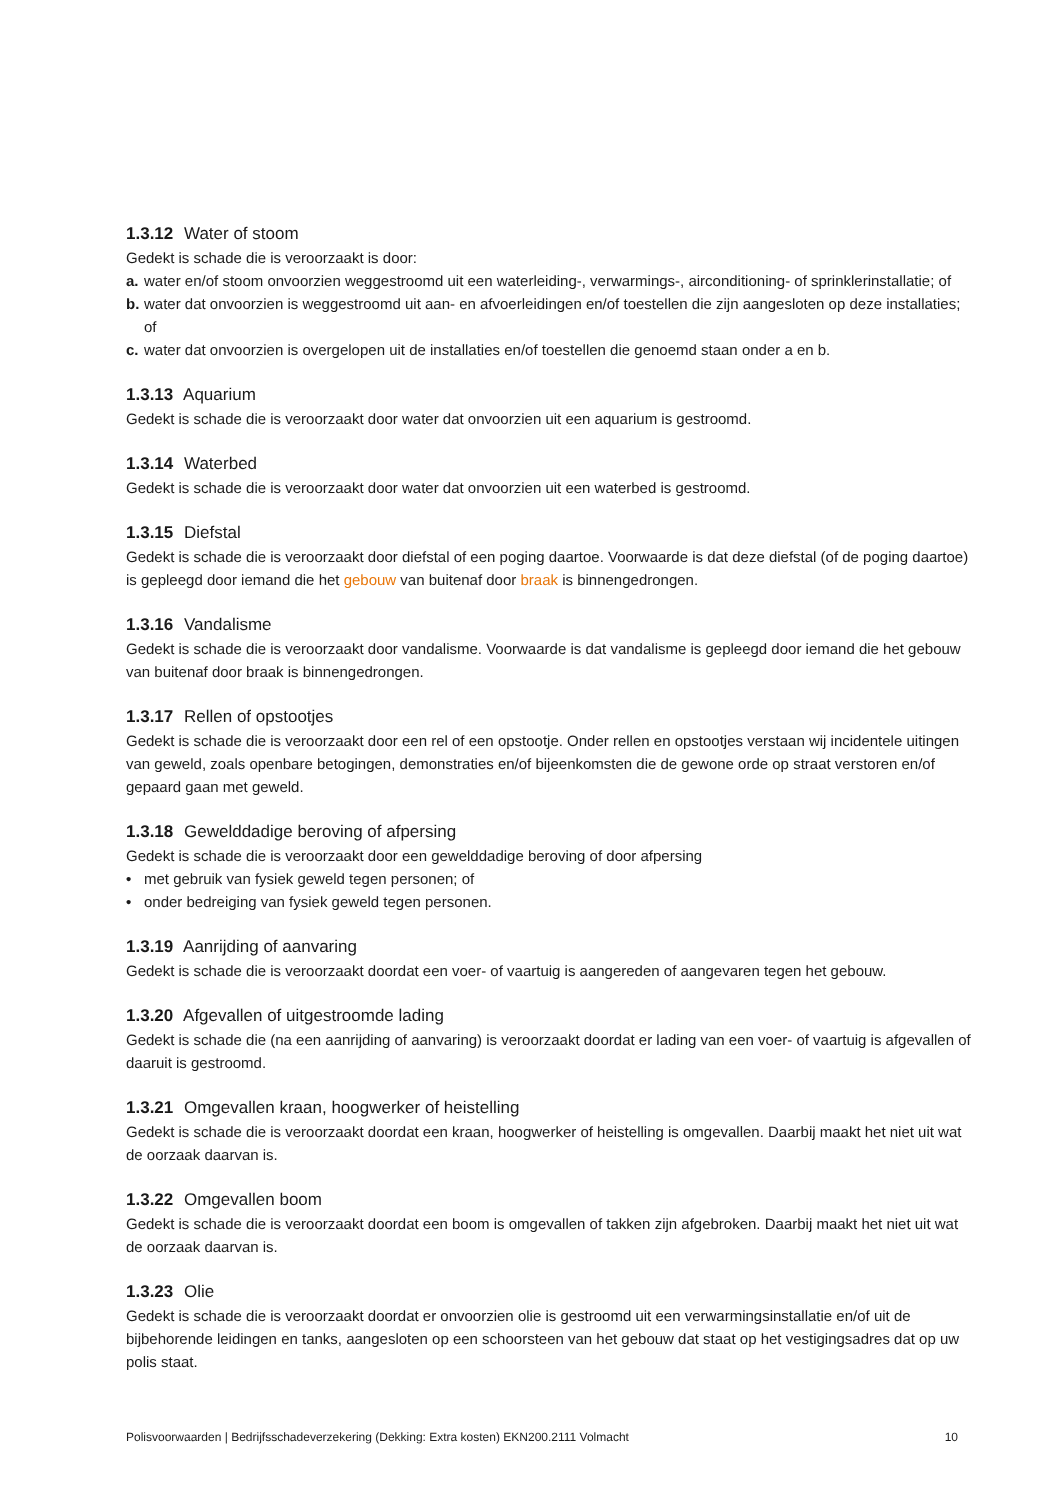1.3.12 Water of stoom
Gedekt is schade die is veroorzaakt is door:
a. water en/of stoom onvoorzien weggestroomd uit een waterleiding-, verwarmings-, airconditioning- of sprinklerinstallatie; of
b. water dat onvoorzien is weggestroomd uit aan- en afvoerleidingen en/of toestellen die zijn aangesloten op deze installaties; of
c. water dat onvoorzien is overgelopen uit de installaties en/of toestellen die genoemd staan onder a en b.
1.3.13 Aquarium
Gedekt is schade die is veroorzaakt door water dat onvoorzien uit een aquarium is gestroomd.
1.3.14 Waterbed
Gedekt is schade die is veroorzaakt door water dat onvoorzien uit een waterbed is gestroomd.
1.3.15 Diefstal
Gedekt is schade die is veroorzaakt door diefstal of een poging daartoe. Voorwaarde is dat deze diefstal (of de poging daartoe) is gepleegd door iemand die het gebouw van buitenaf door braak is binnengedrongen.
1.3.16 Vandalisme
Gedekt is schade die is veroorzaakt door vandalisme. Voorwaarde is dat vandalisme is gepleegd door iemand die het gebouw van buitenaf door braak is binnengedrongen.
1.3.17 Rellen of opstootjes
Gedekt is schade die is veroorzaakt door een rel of een opstootje. Onder rellen en opstootjes verstaan wij incidentele uitingen van geweld, zoals openbare betogingen, demonstraties en/of bijeenkomsten die de gewone orde op straat verstoren en/of gepaard gaan met geweld.
1.3.18 Gewelddadige beroving of afpersing
Gedekt is schade die is veroorzaakt door een gewelddadige beroving of door afpersing
• met gebruik van fysiek geweld tegen personen; of
• onder bedreiging van fysiek geweld tegen personen.
1.3.19 Aanrijding of aanvaring
Gedekt is schade die is veroorzaakt doordat een voer- of vaartuig is aangereden of aangevaren tegen het gebouw.
1.3.20 Afgevallen of uitgestroomde lading
Gedekt is schade die (na een aanrijding of aanvaring) is veroorzaakt doordat er lading van een voer- of vaartuig is afgevallen of daaruit is gestroomd.
1.3.21 Omgevallen kraan, hoogwerker of heistelling
Gedekt is schade die is veroorzaakt doordat een kraan, hoogwerker of heistelling is omgevallen. Daarbij maakt het niet uit wat de oorzaak daarvan is.
1.3.22 Omgevallen boom
Gedekt is schade die is veroorzaakt doordat een boom is omgevallen of takken zijn afgebroken. Daarbij maakt het niet uit wat de oorzaak daarvan is.
1.3.23 Olie
Gedekt is schade die is veroorzaakt doordat er onvoorzien olie is gestroomd uit een verwarmingsinstallatie en/of uit de bijbehorende leidingen en tanks, aangesloten op een schoorsteen van het gebouw dat staat op het vestigingsadres dat op uw polis staat.
Polisvoorwaarden | Bedrijfsschadeverzekering (Dekking: Extra kosten) EKN200.2111 Volmacht 10